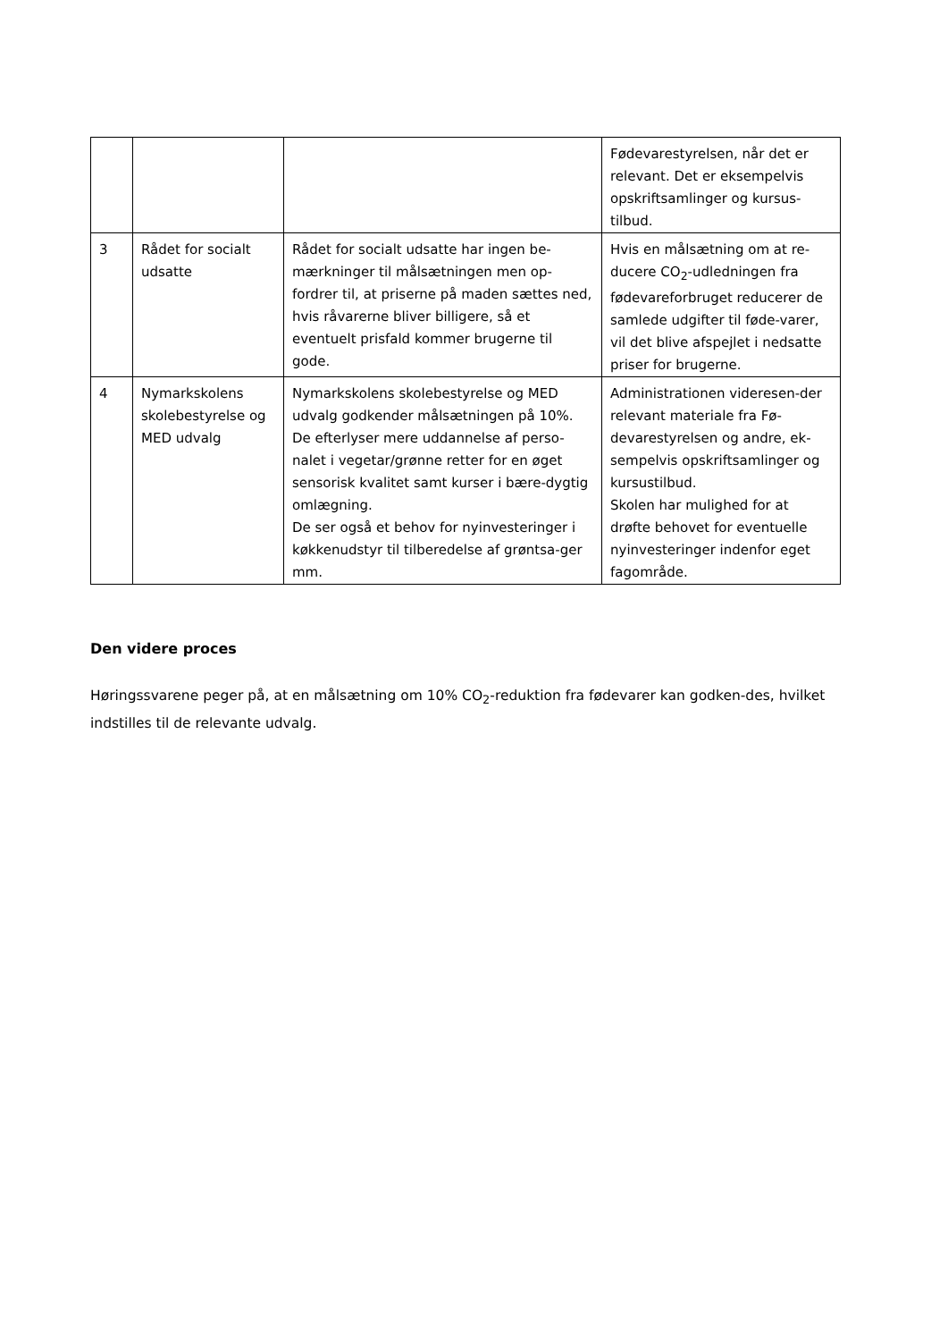| | | | Fødevarestyrelsen, når det er relevant. Det er eksempelvis opskriftsamlinger og kursus-tilbud. |
| 3 | Rådet for socialt udsatte | Rådet for socialt udsatte har ingen be-mærkninger til målsætningen men op-fordrer til, at priserne på maden sættes ned, hvis råvarerne bliver billigere, så et eventuelt prisfald kommer brugerne til gode. | Hvis en målsætning om at re-ducere CO<sub>2</sub>-udledningen fra fødevareforbruget reducerer de samlede udgifter til føde-varer, vil det blive afspejlet i nedsatte priser for brugerne. |
| 4 | Nymarkskolens skolebestyrelse og MED udvalg | Nymarkskolens skolebestyrelse og MED udvalg godkender målsætningen på 10%. De efterlyser mere uddannelse af perso-nalet i vegetar/grønne retter for en øget sensorisk kvalitet samt kurser i bære-dygtig omlægning. De ser også et behov for nyinvesteringer i køkkenudstyr til tilberedelse af grøntsa-ger mm. | Administrationen videresen-der relevant materiale fra Fø-devarestyrelsen og andre, ek-sempelvis opskriftsamlinger og kursustilbud. Skolen har mulighed for at drøfte behovet for eventuelle nyinvesteringer indenfor eget fagområde. |
Den videre proces
Høringssvarene peger på, at en målsætning om 10% CO<sub>2</sub>-reduktion fra fødevarer kan godken-des, hvilket indstilles til de relevante udvalg.